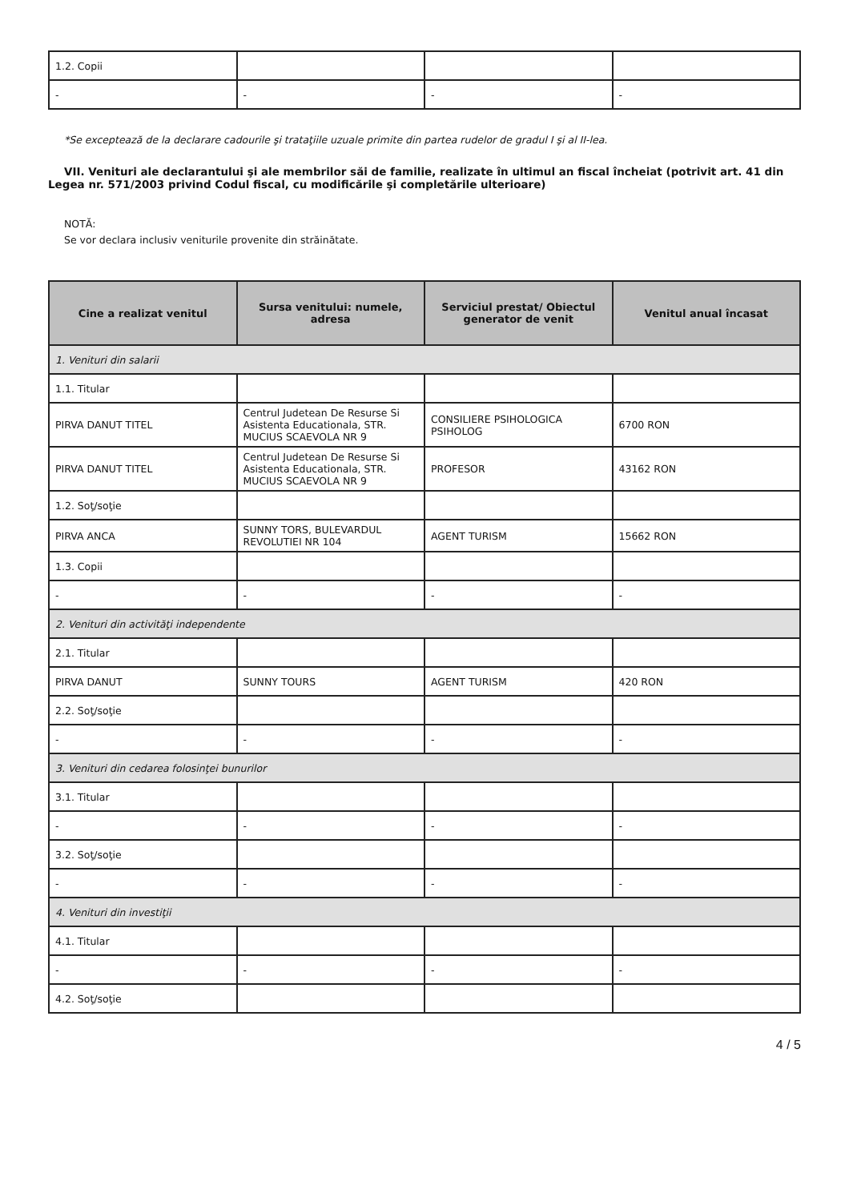| 1.2. Copii | | | |
| - | - | - | - |
*Se exceptează de la declarare cadourile şi trataţiile uzuale primite din partea rudelor de gradul I şi al II-lea.
VII. Venituri ale declarantului şi ale membrilor săi de familie, realizate în ultimul an fiscal încheiat (potrivit art. 41 din Legea nr. 571/2003 privind Codul fiscal, cu modificările şi completările ulterioare)
NOTĂ:
Se vor declara inclusiv veniturile provenite din străinătate.
| Cine a realizat venitul | Sursa venitului: numele, adresa | Serviciul prestat/ Obiectul generator de venit | Venitul anual încasat |
| --- | --- | --- | --- |
| 1. Venituri din salarii | | | |
| 1.1. Titular | | | |
| PIRVA DANUT TITEL | Centrul Judetean De Resurse Si Asistenta Educationala, STR. MUCIUS SCAEVOLA NR 9 | CONSILIERE PSIHOLOGICA PSIHOLOG | 6700 RON |
| PIRVA DANUT TITEL | Centrul Judetean De Resurse Si Asistenta Educationala, STR. MUCIUS SCAEVOLA NR 9 | PROFESOR | 43162 RON |
| 1.2. Soţ/soţie | | | |
| PIRVA ANCA | SUNNY TORS, BULEVARDUL REVOLUTIEI NR 104 | AGENT TURISM | 15662 RON |
| 1.3. Copii | | | |
| - | - | - | - |
| 2. Venituri din activităţi independente | | | |
| 2.1. Titular | | | |
| PIRVA DANUT | SUNNY TOURS | AGENT TURISM | 420 RON |
| 2.2. Soţ/soţie | | | |
| - | - | - | - |
| 3. Venituri din cedarea folosinţei bunurilor | | | |
| 3.1. Titular | | | |
| - | - | - | - |
| 3.2. Soţ/soţie | | | |
| - | - | - | - |
| 4. Venituri din investiţii | | | |
| 4.1. Titular | | | |
| - | - | - | - |
| 4.2. Soţ/soţie | | | |
4 / 5